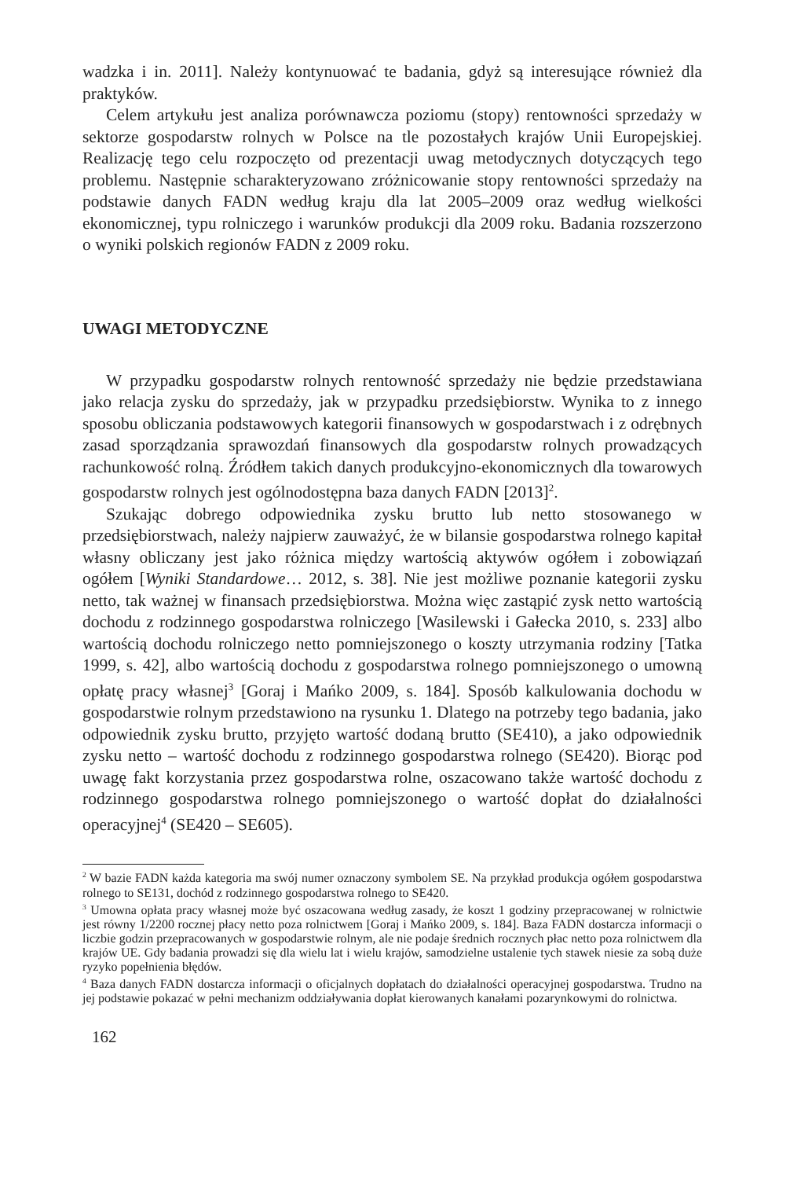wadzka i in. 2011]. Należy kontynuować te badania, gdyż są interesujące również dla praktyków.
Celem artykułu jest analiza porównawcza poziomu (stopy) rentowności sprzedaży w sektorze gospodarstw rolnych w Polsce na tle pozostałych krajów Unii Europejskiej. Realizację tego celu rozpoczęto od prezentacji uwag metodycznych dotyczących tego problemu. Następnie scharakteryzowano zróżnicowanie stopy rentowności sprzedaży na podstawie danych FADN według kraju dla lat 2005–2009 oraz według wielkości ekonomicznej, typu rolniczego i warunków produkcji dla 2009 roku. Badania rozszerzono o wyniki polskich regionów FADN z 2009 roku.
UWAGI METODYCZNE
W przypadku gospodarstw rolnych rentowność sprzedaży nie będzie przedstawiana jako relacja zysku do sprzedaży, jak w przypadku przedsiębiorstw. Wynika to z innego sposobu obliczania podstawowych kategorii finansowych w gospodarstwach i z odrębnych zasad sporządzania sprawozdań finansowych dla gospodarstw rolnych prowadzących rachunkowość rolną. Źródłem takich danych produkcyjno-ekonomicznych dla towarowych gospodarstw rolnych jest ogólnodostępna baza danych FADN [2013]<sup>2</sup>.
Szukając dobrego odpowiednika zysku brutto lub netto stosowanego w przedsiębiorstwach, należy najpierw zauważyć, że w bilansie gospodarstwa rolnego kapitał własny obliczany jest jako różnica między wartością aktywów ogółem i zobowiązań ogółem [Wyniki Standardowe… 2012, s. 38]. Nie jest możliwe poznanie kategorii zysku netto, tak ważnej w finansach przedsiębiorstwa. Można więc zastąpić zysk netto wartością dochodu z rodzinnego gospodarstwa rolniczego [Wasilewski i Gałecka 2010, s. 233] albo wartością dochodu rolniczego netto pomniejszonego o koszty utrzymania rodziny [Tatka 1999, s. 42], albo wartością dochodu z gospodarstwa rolnego pomniejszonego o umowną opłatę pracy własnej<sup>3</sup> [Goraj i Mańko 2009, s. 184]. Sposób kalkulowania dochodu w gospodarstwie rolnym przedstawiono na rysunku 1. Dlatego na potrzeby tego badania, jako odpowiednik zysku brutto, przyjęto wartość dodaną brutto (SE410), a jako odpowiednik zysku netto – wartość dochodu z rodzinnego gospodarstwa rolnego (SE420). Biorąc pod uwagę fakt korzystania przez gospodarstwa rolne, oszacowano także wartość dochodu z rodzinnego gospodarstwa rolnego pomniejszonego o wartość dopłat do działalności operacyjnej<sup>4</sup> (SE420 – SE605).
<sup>2</sup> W bazie FADN każda kategoria ma swój numer oznaczony symbolem SE. Na przykład produkcja ogółem gospodarstwa rolnego to SE131, dochód z rodzinnego gospodarstwa rolnego to SE420.
<sup>3</sup> Umowna opłata pracy własnej może być oszacowana według zasady, że koszt 1 godziny przepracowanej w rolnictwie jest równy 1/2200 rocznej płacy netto poza rolnictwem [Goraj i Mańko 2009, s. 184]. Baza FADN dostarcza informacji o liczbie godzin przepracowanych w gospodarstwie rolnym, ale nie podaje średnich rocznych płac netto poza rolnictwem dla krajów UE. Gdy badania prowadzi się dla wielu lat i wielu krajów, samodzielne ustalenie tych stawek niesie za sobą duże ryzyko popełnienia błędów.
<sup>4</sup> Baza danych FADN dostarcza informacji o oficjalnych dopłatach do działalności operacyjnej gospodarstwa. Trudno na jej podstawie pokazać w pełni mechanizm oddziaływania dopłat kierowanych kanałami pozarynkowymi do rolnictwa.
162